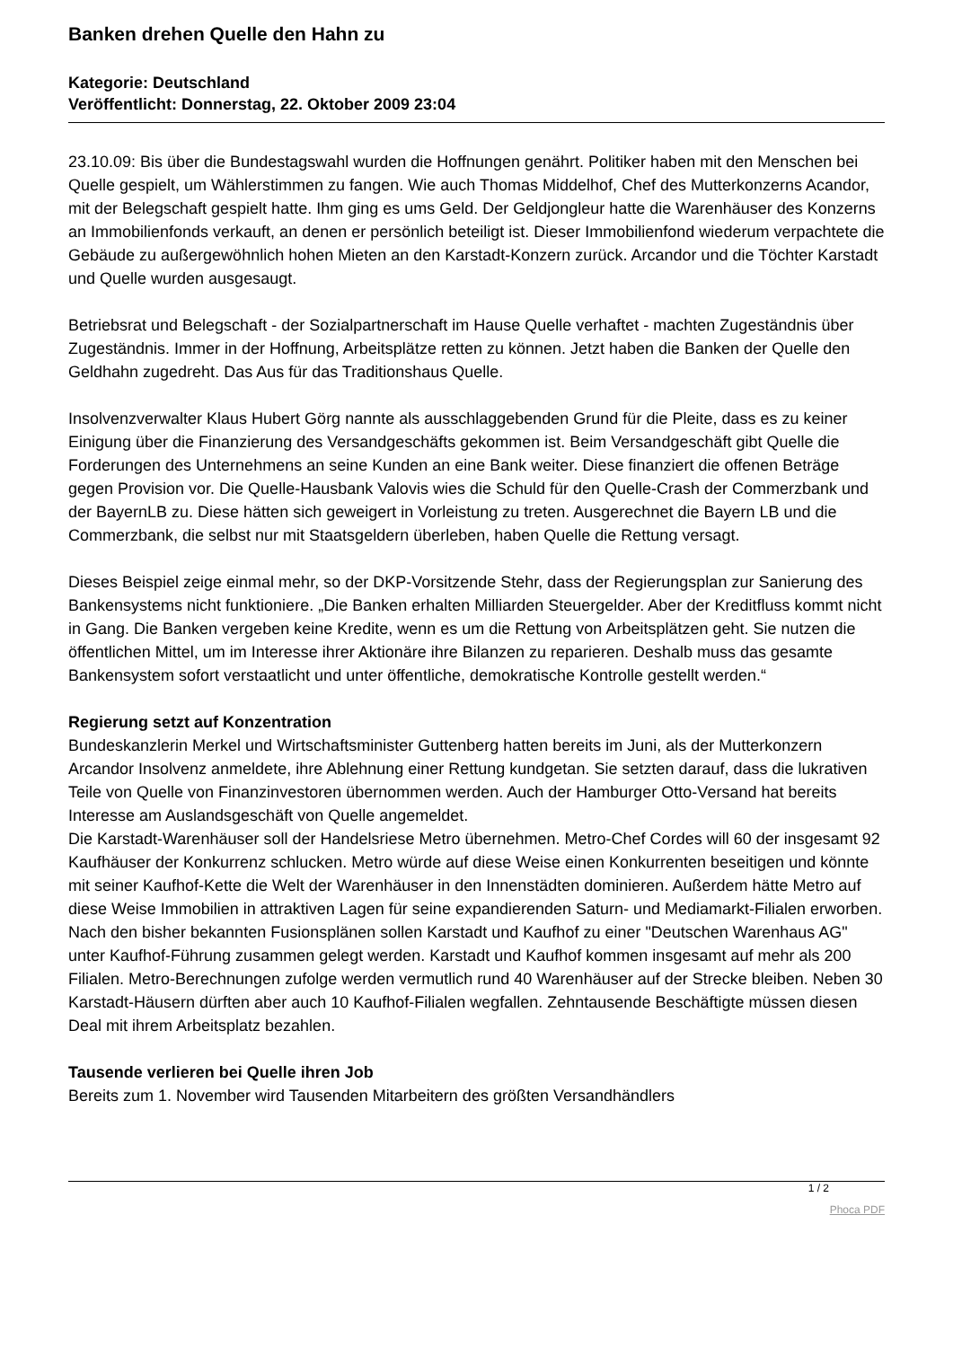Banken drehen Quelle den Hahn zu
Kategorie: Deutschland
Veröffentlicht: Donnerstag, 22. Oktober 2009 23:04
23.10.09: Bis über die Bundestagswahl wurden die Hoffnungen genährt. Politiker haben mit den Menschen bei Quelle gespielt, um Wählerstimmen zu fangen. Wie auch Thomas Middelhof, Chef des Mutterkonzerns Acandor, mit der Belegschaft gespielt hatte. Ihm ging es ums Geld. Der Geldjongleur hatte die Warenhäuser des Konzerns an Immobilienfonds verkauft, an denen er persönlich beteiligt ist. Dieser Immobilienfond wiederum verpachtete die Gebäude zu außergewöhnlich hohen Mieten an den Karstadt-Konzern zurück. Arcandor und die Töchter Karstadt und Quelle wurden ausgesaugt.
Betriebsrat und Belegschaft - der Sozialpartnerschaft im Hause Quelle verhaftet - machten Zugeständnis über Zugeständnis. Immer in der Hoffnung, Arbeitsplätze retten zu können. Jetzt haben die Banken der Quelle den Geldhahn zugedreht. Das Aus für das Traditionshaus Quelle.
Insolvenzverwalter Klaus Hubert Görg nannte als ausschlaggebenden Grund für die Pleite, dass es zu keiner Einigung über die Finanzierung des Versandgeschäfts gekommen ist. Beim Versandgeschäft gibt Quelle die Forderungen des Unternehmens an seine Kunden an eine Bank weiter. Diese finanziert die offenen Beträge gegen Provision vor. Die Quelle-Hausbank Valovis wies die Schuld für den Quelle-Crash der Commerzbank und der BayernLB zu. Diese hätten sich geweigert in Vorleistung zu treten. Ausgerechnet die Bayern LB und die Commerzbank, die selbst nur mit Staatsgeldern überleben, haben Quelle die Rettung versagt.
Dieses Beispiel zeige einmal mehr, so der DKP-Vorsitzende Stehr, dass der Regierungsplan zur Sanierung des Bankensystems nicht funktioniere. „Die Banken erhalten Milliarden Steuergelder. Aber der Kreditfluss kommt nicht in Gang. Die Banken vergeben keine Kredite, wenn es um die Rettung von Arbeitsplätzen geht. Sie nutzen die öffentlichen Mittel, um im Interesse ihrer Aktionäre ihre Bilanzen zu reparieren. Deshalb muss das gesamte Bankensystem sofort verstaatlicht und unter öffentliche, demokratische Kontrolle gestellt werden.“
Regierung setzt auf Konzentration
Bundeskanzlerin Merkel und Wirtschaftsminister Guttenberg hatten bereits im Juni, als der Mutterkonzern Arcandor Insolvenz anmeldete, ihre Ablehnung einer Rettung kundgetan. Sie setzten darauf, dass die lukrativen Teile von Quelle von Finanzinvestoren übernommen werden. Auch der Hamburger Otto-Versand hat bereits Interesse am Auslandsgeschäft von Quelle angemeldet.
Die Karstadt-Warenhäuser soll der Handelsriese Metro übernehmen. Metro-Chef Cordes will 60 der insgesamt 92 Kaufhäuser der Konkurrenz schlucken. Metro würde auf diese Weise einen Konkurrenten beseitigen und könnte mit seiner Kaufhof-Kette die Welt der Warenhäuser in den Innenstädten dominieren. Außerdem hätte Metro auf diese Weise Immobilien in attraktiven Lagen für seine expandierenden Saturn- und Mediamarkt-Filialen erworben. Nach den bisher bekannten Fusionsplänen sollen Karstadt und Kaufhof zu einer "Deutschen Warenhaus AG" unter Kaufhof-Führung zusammen gelegt werden. Karstadt und Kaufhof kommen insgesamt auf mehr als 200 Filialen. Metro-Berechnungen zufolge werden vermutlich rund 40 Warenhäuser auf der Strecke bleiben. Neben 30 Karstadt-Häusern dürften aber auch 10 Kaufhof-Filialen wegfallen. Zehntausende Beschäftigte müssen diesen Deal mit ihrem Arbeitsplatz bezahlen.
Tausende verlieren bei Quelle ihren Job
Bereits zum 1. November wird Tausenden Mitarbeitern des größten Versandhändlers
1 / 2
Phoca PDF